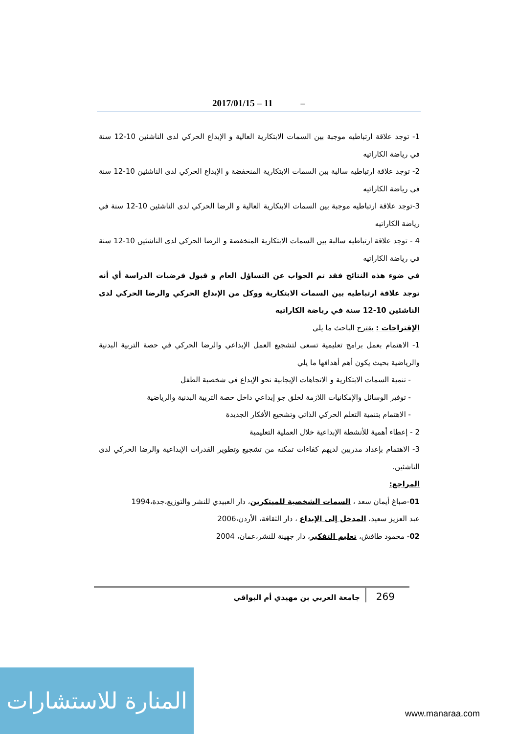2017/01/15 – 11 –
1- توجد علاقة ارتباطيه موجبة بين السمات الابتكارية العالية و الإبداع الحركي لدى الناشئين 10-12 سنة في رياضة الكاراتيه
2- توجد علاقة ارتباطيه سالبة بين السمات الابتكارية المنخفضة و الإبداع الحركي لدى الناشئين 10-12 سنة في رياضة الكاراتيه
3-توجد علاقة ارتباطيه موجبة بين السمات الابتكارية العالية و الرضا الحركي لدى الناشئين 10-12 سنة في رياضة الكاراتيه
4 - توجد علاقة ارتباطيه سالبة بين السمات الابتكارية المنخفضة و الرضا الحركي لدى الناشئين 10-12 سنة في رياضة الكاراتيه
في ضوء هذه النتائج فقد تم الجواب عن التساؤل العام و قبول فرضيات الدراسة أي أنه توجد علاقة ارتباطيه بين السمات الابتكارية ووكل من الإبداع الحركي والرضا الحركي لدى الناشئين 10-12 سنة في رياضة الكاراتيه
الإقتراحات : يقترح الباحث ما يلي
1- الاهتمام بعمل برامج تعليمية تسعى لتشجيع العمل الإبداعي والرضا الحركي في حصة التربية البدنية والرياضية بحيث يكون أهم أهدافها ما يلي
- تنمية السمات الابتكارية و الاتجاهات الإيجابية نحو الإبداع في شخصية الطفل
- توفير الوسائل والإمكانيات اللازمة لخلق جو إبداعي داخل حصة التربية البدنية والرياضية
- الاهتمام بتنمية التعلم الحركي الذاتي وتشجيع الأفكار الجديدة
2 - إعطاء أهمية للأنشطة الإبداعية خلال العملية التعليمية
3- الاهتمام بإعداد مدربين لديهم كفاءات تمكنه من تشجيع وتطوير القدرات الإبداعية والرضا الحركي لدى الناشئين.
المراجع:
01-صباغ أيمان سعد ، السمات الشخصية للمبتكرين، دار العبيدي للنشر والتوزيع،جدة،1994
عبد العزيز سعيد، المدخل إلى الإبداع ، دار الثقافة، الأردن،2006
02- محمود طافش، تعليم التفكير، دار جهينة للنشر،عمان، 2004
269 جامعة العربي بن مهيدي أم البواقي
المنارة للاستشارات
www.manaraa.com